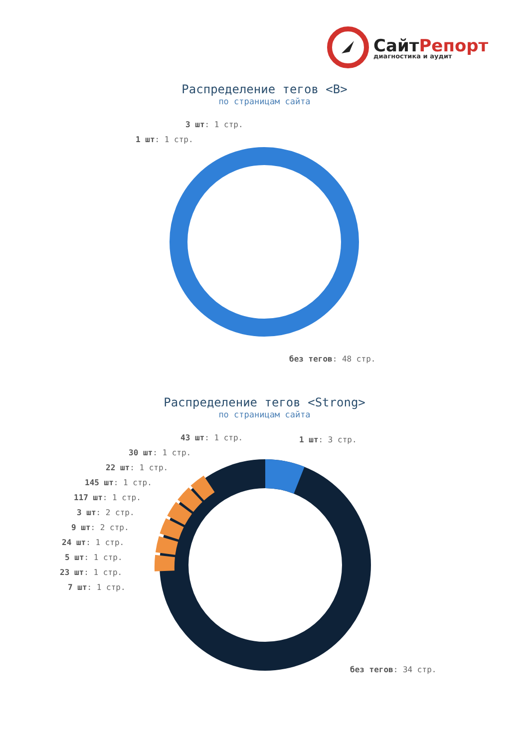СайтРепорт
диагностика и аудит
Распределение тегов <B>
по страницам сайта
3 шт: 1 стр.
1 шт: 1 стр.
без тегов: 48 стр.
Распределение тегов <Strong>
по страницам сайта
43 шт: 1 стр. 1 шт: 3 стр.
30 шт: 1 стр.
22 шт: 1 стр.
145 шт: 1 стр.
117 шт: 1 стр.
3 шт: 2 стр.
9 шт: 2 стр.
24 шт: 1 стр.
5 шт: 1 стр.
23 шт: 1 стр.
7 шт: 1 стр.
без тегов: 34 стр.